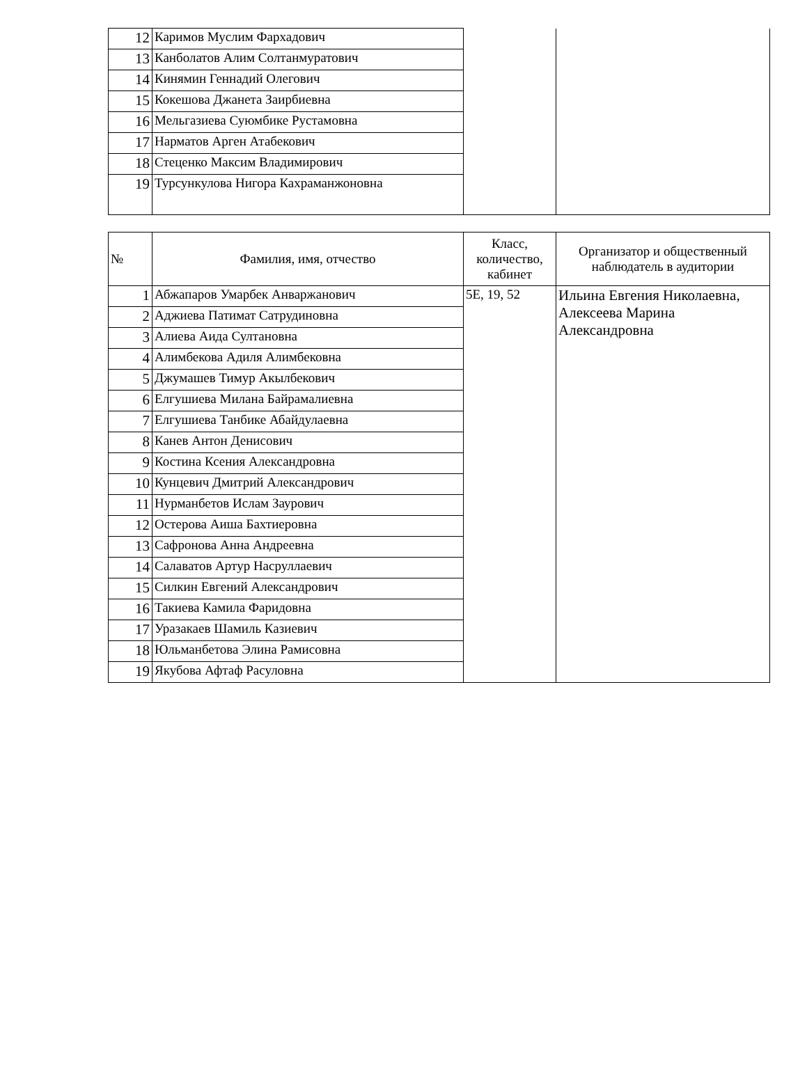| 12 | Каримов Муслим Фархадович | | |
| 13 | Канболатов Алим Солтанмуратович | | |
| 14 | Кинямин Геннадий Олегович | | |
| 15 | Кокешова Джанета Заирбиевна | | |
| 16 | Мельгазиева Суюмбике Рустамовна | | |
| 17 | Нарматов Арген Атабекович | | |
| 18 | Стеценко Максим Владимирович | | |
| 19 | Турсункулова Нигора Кахраманжоновна | | |
| № | Фамилия, имя, отчество | Класс, количество, кабинет | Организатор и общественный наблюдатель в аудитории |
| --- | --- | --- | --- |
| 1 | Абжапаров Умарбек Анваржанович | 5Е, 19, 52 | Ильина Евгения Николаевна, Алексеева Марина Александровна |
| 2 | Аджиева Патимат Сатрудиновна | | |
| 3 | Алиева Аида Султановна | | |
| 4 | Алимбекова Адиля Алимбековна | | |
| 5 | Джумашев Тимур Акылбекович | | |
| 6 | Елгушиева Милана Байрамалиевна | | |
| 7 | Елгушиева Танбике Абайдулаевна | | |
| 8 | Канев Антон Денисович | | |
| 9 | Костина Ксения Александровна | | |
| 10 | Кунцевич Дмитрий Александрович | | |
| 11 | Нурманбетов Ислам Заурович | | |
| 12 | Остерова Аиша Бахтиеровна | | |
| 13 | Сафронова Анна Андреевна | | |
| 14 | Салаватов Артур Насруллаевич | | |
| 15 | Силкин Евгений Александрович | | |
| 16 | Такиева Камила Фаридовна | | |
| 17 | Уразакаев Шамиль Казиевич | | |
| 18 | Юльманбетова Элина Рамисовна | | |
| 19 | Якубова Афтаф Расуловна | | |